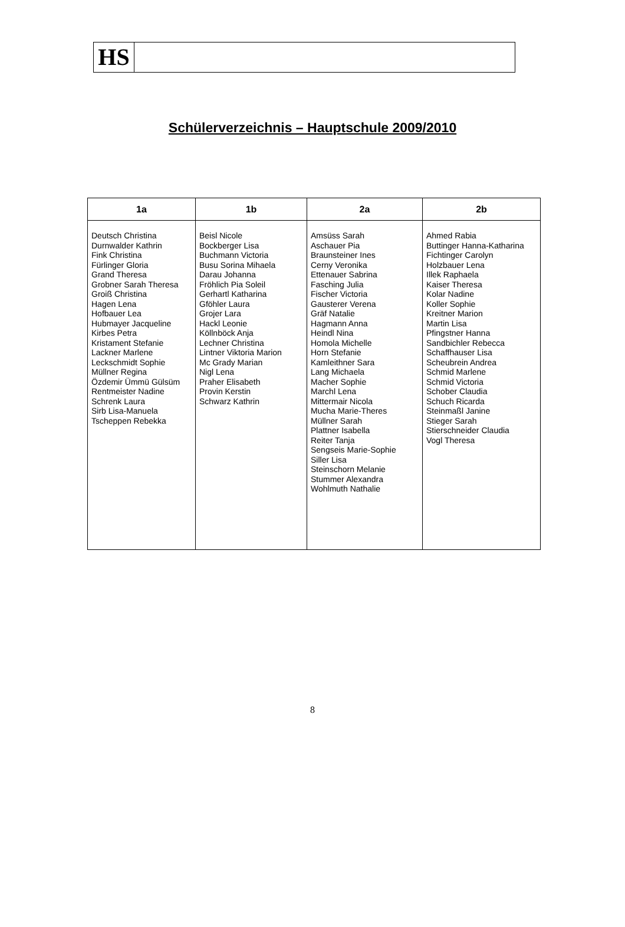HS
Schülerverzeichnis – Hauptschule 2009/2010
| 1a | 1b | 2a | 2b |
| --- | --- | --- | --- |
| Deutsch Christina Durnwalder Kathrin Fink Christina Fürlinger Gloria Grand Theresa Grobner Sarah Theresa Groiß Christina Hagen Lena Hofbauer Lea Hubmayer Jacqueline Kirbes Petra Kristament Stefanie Lackner Marlene Leckschmidt Sophie Müllner Regina Özdemir Ümmü Gülsüm Rentmeister Nadine Schrenk Laura Sirb Lisa-Manuela Tscheppen Rebekka | Beisl Nicole Bockberger Lisa Buchmann Victoria Busu Sorina Mihaela Darau Johanna Fröhlich Pia Soleil Gerhartl Katharina Gföhler Laura Grojer Lara Hackl Leonie Köllnböck Anja Lechner Christina Lintner Viktoria Marion Mc Grady Marian Nigl Lena Praher Elisabeth Provin Kerstin Schwarz Kathrin | Amsüss Sarah Aschauer Pia Braunsteiner Ines Cerny Veronika Ettenauer Sabrina Fasching Julia Fischer Victoria Gausterer Verena Gräf Natalie Hagmann Anna Heindl Nina Homola Michelle Horn Stefanie Kamleithner Sara Lang Michaela Macher Sophie Marchl Lena Mittermair Nicola Mucha Marie-Theres Müllner Sarah Plattner Isabella Reiter Tanja Sengseis Marie-Sophie Siller Lisa Steinschorn Melanie Stummer Alexandra Wohlmuth Nathalie | Ahmed Rabia Buttinger Hanna-Katharina Fichtinger Carolyn Holzbauer Lena Illek Raphaela Kaiser Theresa Kolar Nadine Koller Sophie Kreitner Marion Martin Lisa Pfingstner Hanna Sandbichler Rebecca Schaffhauser Lisa Scheubrein Andrea Schmid Marlene Schmid Victoria Schober Claudia Schuch Ricarda Steinmaßl Janine Stieger Sarah Stierschneider Claudia Vogl Theresa |
8